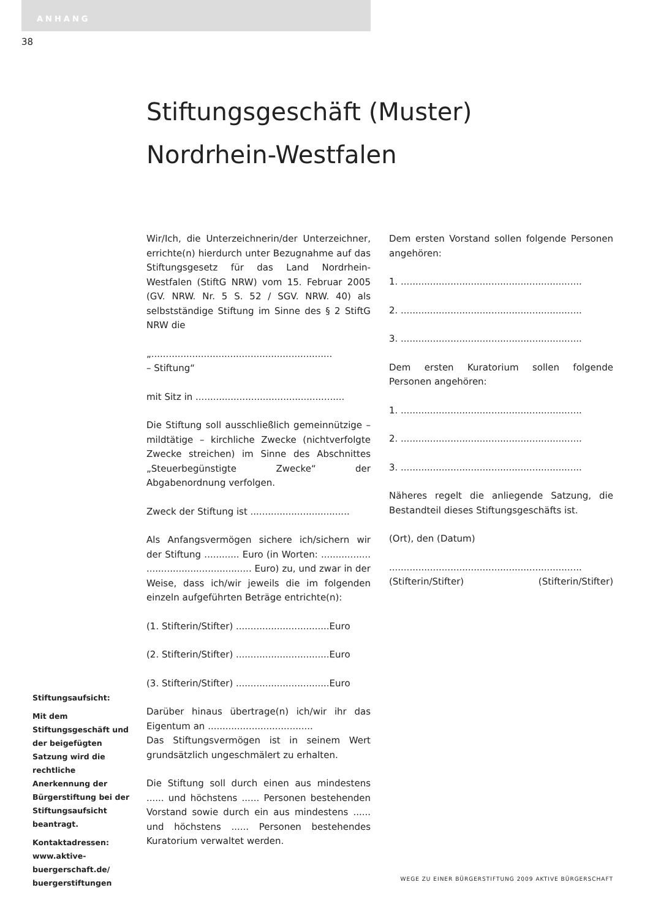ANHANG
38
Stiftungsgeschäft (Muster)
Nordrhein-Westfalen
Wir/Ich, die Unterzeichnerin/der Unterzeichner, errichte(n) hierdurch unter Bezugnahme auf das Stiftungsgesetz für das Land Nordrhein-Westfalen (StiftG NRW) vom 15. Februar 2005 (GV. NRW. Nr. 5 S. 52 / SGV. NRW. 40) als selbstständige Stiftung im Sinne des § 2 StiftG NRW die
„..............................................................
– Stiftung“
mit Sitz in ...................................................
Die Stiftung soll ausschließlich gemeinnützige – mildtätige – kirchliche Zwecke (nichtverfolgte Zwecke streichen) im Sinne des Abschnittes „Steuerbegünstigte Zwecke“ der Abgabenordnung verfolgen.
Zweck der Stiftung ist ..................................
Als Anfangsvermögen sichere ich/sichern wir der Stiftung ............ Euro (in Worten: ................. .................................... Euro) zu, und zwar in der Weise, dass ich/wir jeweils die im folgenden einzeln aufgeführten Beträge entrichte(n):
(1. Stifterin/Stifter) ................................Euro
(2. Stifterin/Stifter) ................................Euro
(3. Stifterin/Stifter) ................................Euro
Darüber hinaus übertrage(n) ich/wir ihr das Eigentum an ....................................
Das Stiftungsvermögen ist in seinem Wert grundsätzlich ungeschmälert zu erhalten.
Die Stiftung soll durch einen aus mindestens ...... und höchstens ...... Personen bestehenden Vorstand sowie durch ein aus mindestens ...... und höchstens ...... Personen bestehendes Kuratorium verwaltet werden.
Dem ersten Vorstand sollen folgende Personen angehören:
1. ..............................................................
2. ..............................................................
3. ..............................................................
Dem ersten Kuratorium sollen folgende Personen angehören:
1. ..............................................................
2. ..............................................................
3. ..............................................................
Näheres regelt die anliegende Satzung, die Bestandteil dieses Stiftungsgeschäfts ist.
(Ort), den (Datum)
..................................................................
(Stifterin/Stifter) (Stifterin/Stifter)
Stiftungsaufsicht:
Mit dem Stiftungsgeschäft und der beigefügten Satzung wird die rechtliche Anerkennung der Bürgerstiftung bei der Stiftungsaufsicht beantragt.
Kontaktadressen: www.aktive-buergerschaft.de/ buergerstiftungen
WEGE ZU EINER BÜRGERSTIFTUNG 2009 AKTIVE BÜRGERSCHAFT